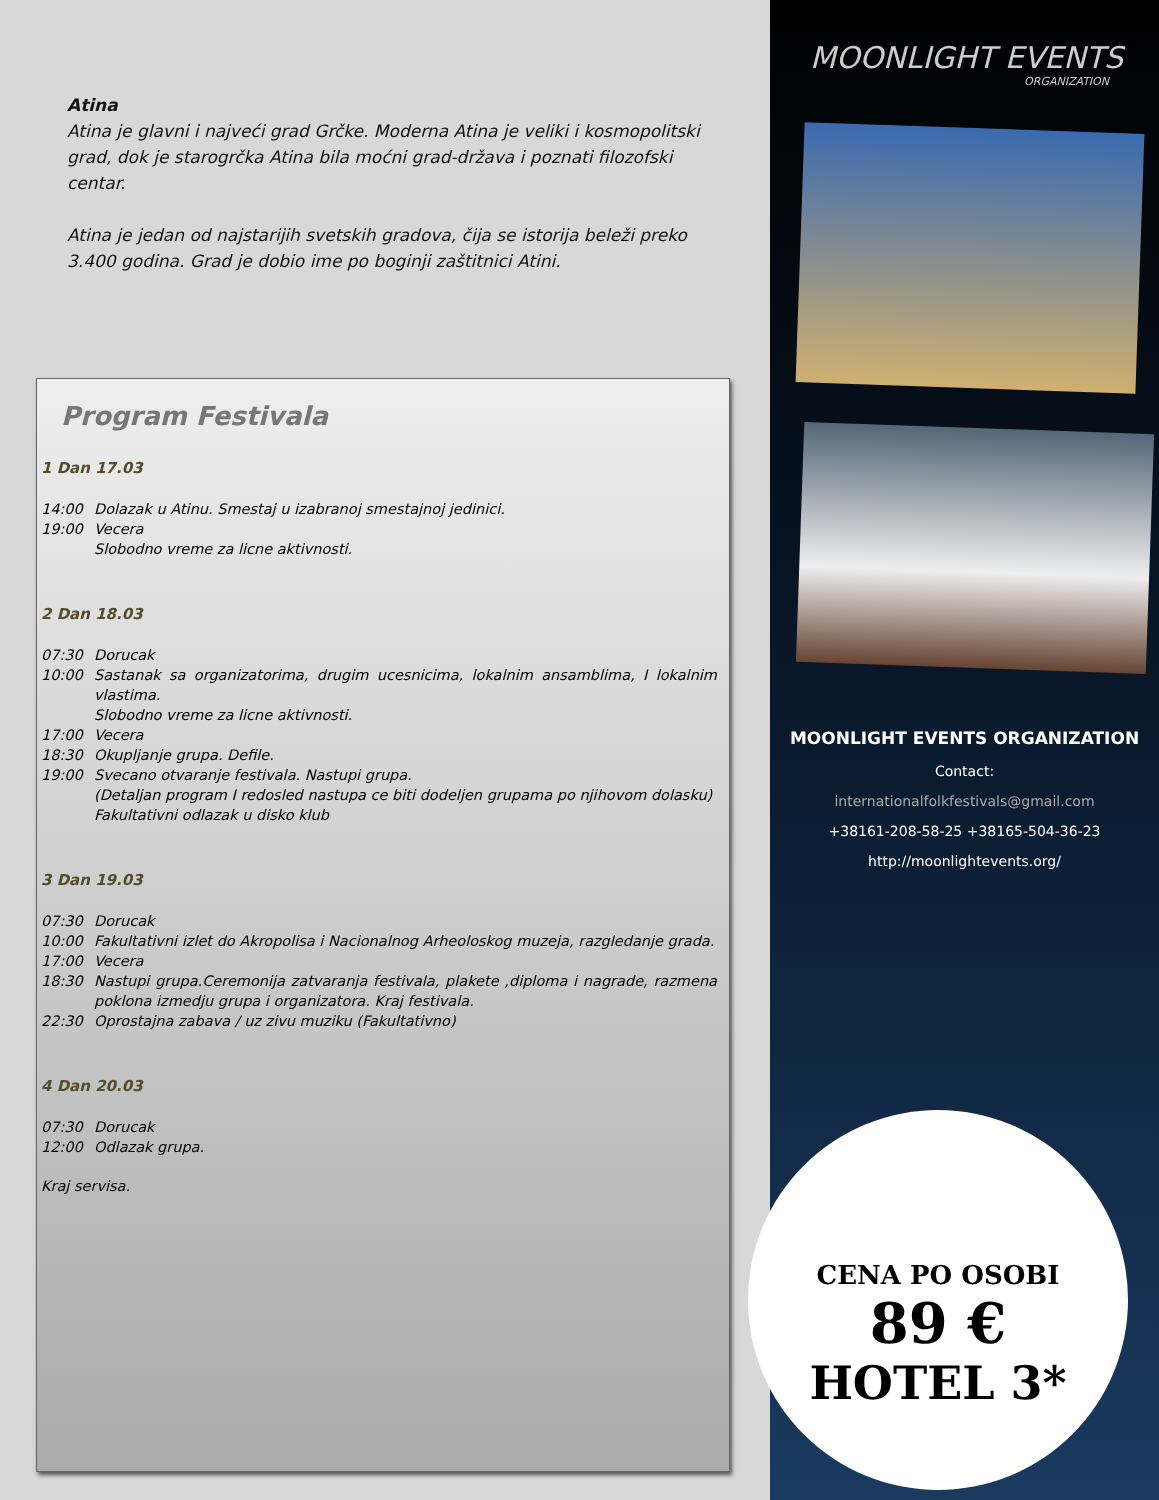Atina
Atina je glavni i najveći grad Grčke. Moderna Atina je veliki i kosmopolitski grad, dok je starogrčka Atina bila moćni grad-država i poznati filozofski centar.
Atina je jedan od najstarijih svetskih gradova, čija se istorija beleži preko 3.400 godina. Grad je dobio ime po boginji zaštitnici Atini.
Program Festivala
1 Dan 17.03
14:00 Dolazak u Atinu. Smestaj u izabranoj smestajnoj jedinici.
19:00 Vecera
Slobodno vreme za licne aktivnosti.
2 Dan 18.03
07:30 Dorucak
10:00 Sastanak sa organizatorima, drugim ucesnicima, lokalnim ansamblima, I lokalnim vlastima.
Slobodno vreme za licne aktivnosti.
17:00 Vecera
18:30 Okupljanje grupa. Defile.
19:00 Svecano otvaranje festivala. Nastupi grupa.
(Detaljan program I redosled nastupa ce biti dodeljen grupama po njihovom dolasku)
Fakultativni odlazak u disko klub
3 Dan 19.03
07:30 Dorucak
10:00 Fakultativni izlet do Akropolisa i Nacionalnog Arheoloskog muzeja, razgledanje grada.
17:00 Vecera
18:30 Nastupi grupa.Ceremonija zatvaranja festivala, plakete ,diploma i nagrade, razmena poklona izmedju grupa i organizatora. Kraj festivala.
22:30 Oprostajna zabava / uz zivu muziku (Fakultativno)
4 Dan 20.03
07:30 Dorucak
12:00 Odlazak grupa.
Kraj servisa.
MOONLIGHT EVENTS
ORGANIZATION
MOONLIGHT EVENTS ORGANIZATION
Contact:
internationalfolkfestivals@gmail.com
+38161-208-58-25 +38165-504-36-23
http://moonlightevents.org/
CENA PO OSOBI
89 €
HOTEL 3*